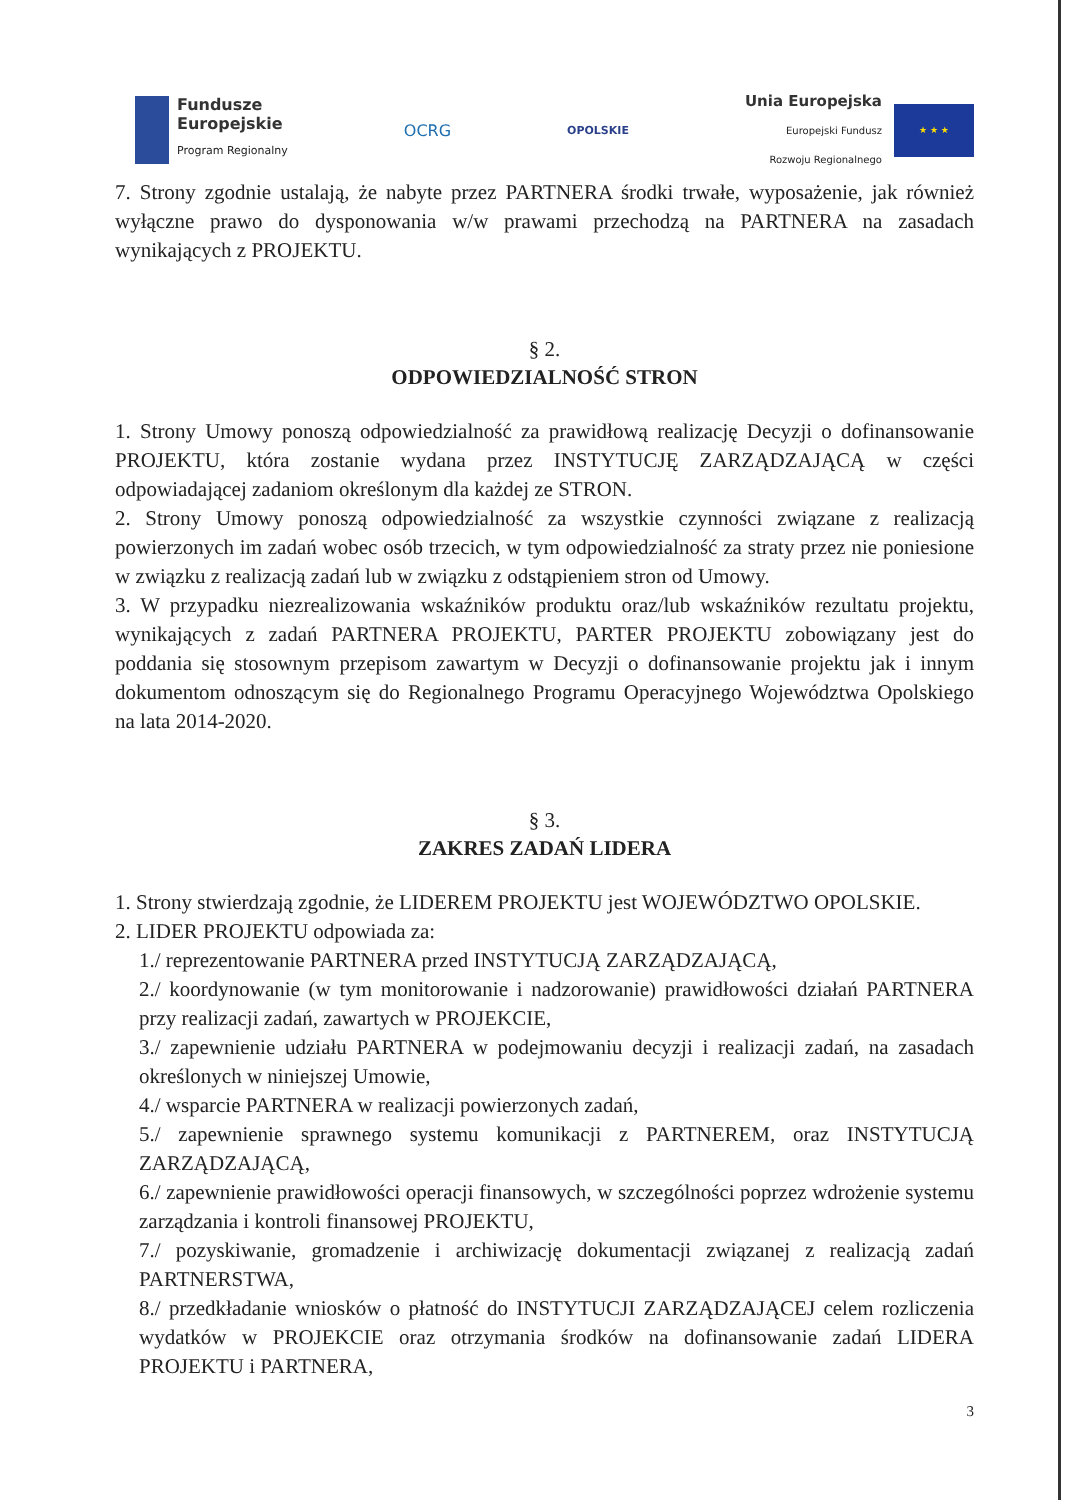Fundusze
Europejskie
Program Regionalny
OCRG
OPOLSKIE
Unia Europejska
Europejski Fundusz
Rozwoju Regionalnego
★ ★ ★
7. Strony zgodnie ustalają, że nabyte przez PARTNERA środki trwałe, wyposażenie, jak również wyłączne prawo do dysponowania w/w prawami przechodzą na PARTNERA na zasadach wynikających z PROJEKTU.
§ 2.
ODPOWIEDZIALNOŚĆ STRON
1. Strony Umowy ponoszą odpowiedzialność za prawidłową realizację Decyzji o dofinansowanie PROJEKTU, która zostanie wydana przez INSTYTUCJĘ ZARZĄDZAJĄCĄ w części odpowiadającej zadaniom określonym dla każdej ze STRON.
2. Strony Umowy ponoszą odpowiedzialność za wszystkie czynności związane z realizacją powierzonych im zadań wobec osób trzecich, w tym odpowiedzialność za straty przez nie poniesione w związku z realizacją zadań lub w związku z odstąpieniem stron od Umowy.
3. W przypadku niezrealizowania wskaźników produktu oraz/lub wskaźników rezultatu projektu, wynikających z zadań PARTNERA PROJEKTU, PARTER PROJEKTU zobowiązany jest do poddania się stosownym przepisom zawartym w Decyzji o dofinansowanie projektu jak i innym dokumentom odnoszącym się do Regionalnego Programu Operacyjnego Województwa Opolskiego na lata 2014-2020.
§ 3.
ZAKRES ZADAŃ LIDERA
1. Strony stwierdzają zgodnie, że LIDEREM PROJEKTU jest WOJEWÓDZTWO OPOLSKIE.
2. LIDER PROJEKTU odpowiada za:
1./ reprezentowanie PARTNERA przed INSTYTUCJĄ ZARZĄDZAJĄCĄ,
2./ koordynowanie (w tym monitorowanie i nadzorowanie) prawidłowości działań PARTNERA przy realizacji zadań, zawartych w PROJEKCIE,
3./ zapewnienie udziału PARTNERA w podejmowaniu decyzji i realizacji zadań, na zasadach określonych w niniejszej Umowie,
4./ wsparcie PARTNERA w realizacji powierzonych zadań,
5./ zapewnienie sprawnego systemu komunikacji z PARTNEREM, oraz INSTYTUCJĄ ZARZĄDZAJĄCĄ,
6./ zapewnienie prawidłowości operacji finansowych, w szczególności poprzez wdrożenie systemu zarządzania i kontroli finansowej PROJEKTU,
7./ pozyskiwanie, gromadzenie i archiwizację dokumentacji związanej z realizacją zadań PARTNERSTWA,
8./ przedkładanie wniosków o płatność do INSTYTUCJI ZARZĄDZAJĄCEJ celem rozliczenia wydatków w PROJEKCIE oraz otrzymania środków na dofinansowanie zadań LIDERA PROJEKTU i PARTNERA,
3